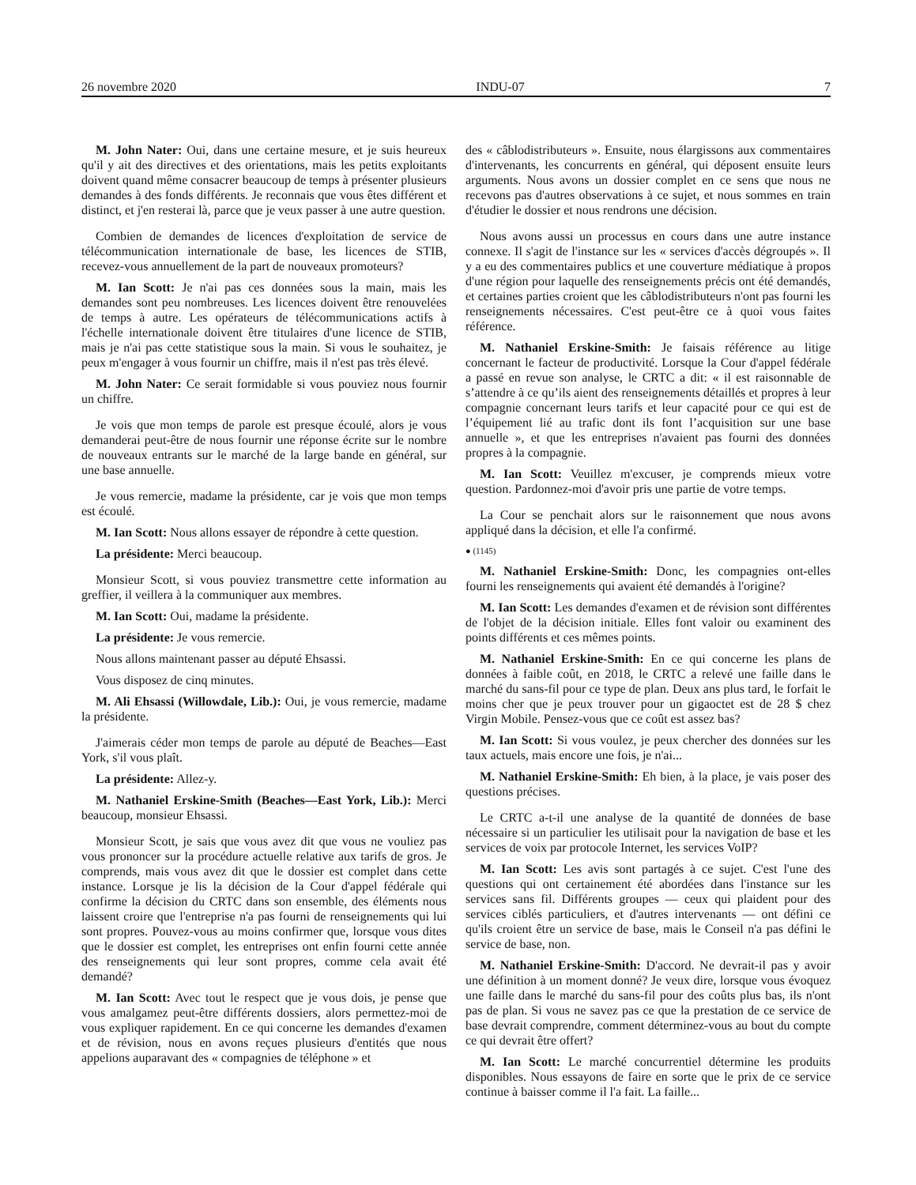26 novembre 2020 INDU-07 7
M. John Nater: Oui, dans une certaine mesure, et je suis heureux qu'il y ait des directives et des orientations, mais les petits exploitants doivent quand même consacrer beaucoup de temps à présenter plusieurs demandes à des fonds différents. Je reconnais que vous êtes différent et distinct, et j'en resterai là, parce que je veux passer à une autre question.
Combien de demandes de licences d'exploitation de service de télécommunication internationale de base, les licences de STIB, recevez-vous annuellement de la part de nouveaux promoteurs?
M. Ian Scott: Je n'ai pas ces données sous la main, mais les demandes sont peu nombreuses. Les licences doivent être renouvelées de temps à autre. Les opérateurs de télécommunications actifs à l'échelle internationale doivent être titulaires d'une licence de STIB, mais je n'ai pas cette statistique sous la main. Si vous le souhaitez, je peux m'engager à vous fournir un chiffre, mais il n'est pas très élevé.
M. John Nater: Ce serait formidable si vous pouviez nous fournir un chiffre.
Je vois que mon temps de parole est presque écoulé, alors je vous demanderai peut-être de nous fournir une réponse écrite sur le nombre de nouveaux entrants sur le marché de la large bande en général, sur une base annuelle.
Je vous remercie, madame la présidente, car je vois que mon temps est écoulé.
M. Ian Scott: Nous allons essayer de répondre à cette question.
La présidente: Merci beaucoup.
Monsieur Scott, si vous pouviez transmettre cette information au greffier, il veillera à la communiquer aux membres.
M. Ian Scott: Oui, madame la présidente.
La présidente: Je vous remercie.
Nous allons maintenant passer au député Ehsassi.
Vous disposez de cinq minutes.
M. Ali Ehsassi (Willowdale, Lib.): Oui, je vous remercie, madame la présidente.
J'aimerais céder mon temps de parole au député de Beaches—East York, s'il vous plaît.
La présidente: Allez-y.
M. Nathaniel Erskine-Smith (Beaches—East York, Lib.): Merci beaucoup, monsieur Ehsassi.
Monsieur Scott, je sais que vous avez dit que vous ne vouliez pas vous prononcer sur la procédure actuelle relative aux tarifs de gros. Je comprends, mais vous avez dit que le dossier est complet dans cette instance. Lorsque je lis la décision de la Cour d'appel fédérale qui confirme la décision du CRTC dans son ensemble, des éléments nous laissent croire que l'entreprise n'a pas fourni de renseignements qui lui sont propres. Pouvez-vous au moins confirmer que, lorsque vous dites que le dossier est complet, les entreprises ont enfin fourni cette année des renseignements qui leur sont propres, comme cela avait été demandé?
M. Ian Scott: Avec tout le respect que je vous dois, je pense que vous amalgamez peut-être différents dossiers, alors permettez-moi de vous expliquer rapidement. En ce qui concerne les demandes d'examen et de révision, nous en avons reçues plusieurs d'entités que nous appelions auparavant des « compagnies de téléphone » et
des « câblodistributeurs ». Ensuite, nous élargissons aux commentaires d'intervenants, les concurrents en général, qui déposent ensuite leurs arguments. Nous avons un dossier complet en ce sens que nous ne recevons pas d'autres observations à ce sujet, et nous sommes en train d'étudier le dossier et nous rendrons une décision.
Nous avons aussi un processus en cours dans une autre instance connexe. Il s'agit de l'instance sur les « services d'accès dégroupés ». Il y a eu des commentaires publics et une couverture médiatique à propos d'une région pour laquelle des renseignements précis ont été demandés, et certaines parties croient que les câblodistributeurs n'ont pas fourni les renseignements nécessaires. C'est peut-être ce à quoi vous faites référence.
M. Nathaniel Erskine-Smith: Je faisais référence au litige concernant le facteur de productivité. Lorsque la Cour d'appel fédérale a passé en revue son analyse, le CRTC a dit: « il est raisonnable de s’attendre à ce qu’ils aient des renseignements détaillés et propres à leur compagnie concernant leurs tarifs et leur capacité pour ce qui est de l’équipement lié au trafic dont ils font l’acquisition sur une base annuelle », et que les entreprises n'avaient pas fourni des données propres à la compagnie.
M. Ian Scott: Veuillez m'excuser, je comprends mieux votre question. Pardonnez-moi d'avoir pris une partie de votre temps.
La Cour se penchait alors sur le raisonnement que nous avons appliqué dans la décision, et elle l'a confirmé.
● (1145)
M. Nathaniel Erskine-Smith: Donc, les compagnies ont-elles fourni les renseignements qui avaient été demandés à l'origine?
M. Ian Scott: Les demandes d'examen et de révision sont différentes de l'objet de la décision initiale. Elles font valoir ou examinent des points différents et ces mêmes points.
M. Nathaniel Erskine-Smith: En ce qui concerne les plans de données à faible coût, en 2018, le CRTC a relevé une faille dans le marché du sans-fil pour ce type de plan. Deux ans plus tard, le forfait le moins cher que je peux trouver pour un gigaoctet est de 28 $ chez Virgin Mobile. Pensez-vous que ce coût est assez bas?
M. Ian Scott: Si vous voulez, je peux chercher des données sur les taux actuels, mais encore une fois, je n'ai...
M. Nathaniel Erskine-Smith: Eh bien, à la place, je vais poser des questions précises.
Le CRTC a-t-il une analyse de la quantité de données de base nécessaire si un particulier les utilisait pour la navigation de base et les services de voix par protocole Internet, les services VoIP?
M. Ian Scott: Les avis sont partagés à ce sujet. C'est l'une des questions qui ont certainement été abordées dans l'instance sur les services sans fil. Différents groupes — ceux qui plaident pour des services ciblés particuliers, et d'autres intervenants — ont défini ce qu'ils croient être un service de base, mais le Conseil n'a pas défini le service de base, non.
M. Nathaniel Erskine-Smith: D'accord. Ne devrait-il pas y avoir une définition à un moment donné? Je veux dire, lorsque vous évoquez une faille dans le marché du sans-fil pour des coûts plus bas, ils n'ont pas de plan. Si vous ne savez pas ce que la prestation de ce service de base devrait comprendre, comment déterminez-vous au bout du compte ce qui devrait être offert?
M. Ian Scott: Le marché concurrentiel détermine les produits disponibles. Nous essayons de faire en sorte que le prix de ce service continue à baisser comme il l'a fait. La faille...